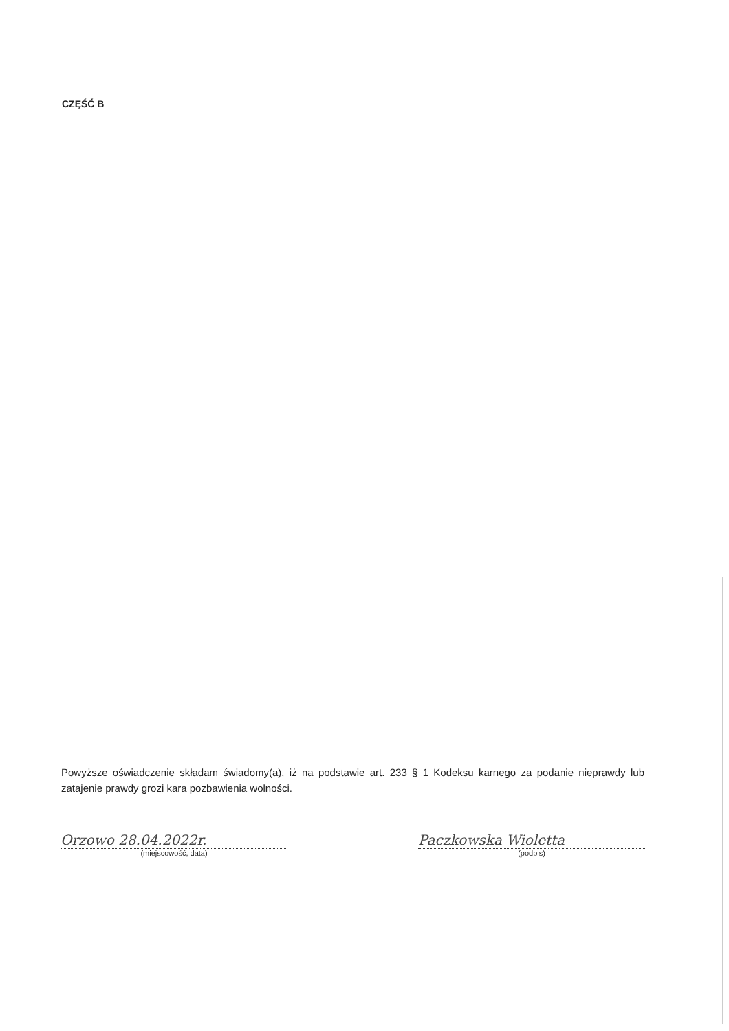CZĘŚĆ B
Powyższe oświadczenie składam świadomy(a), iż na podstawie art. 233 § 1 Kodeksu karnego za podanie nieprawdy lub zatajenie prawdy grozi kara pozbawienia wolności.
Orzowo 28.04.2022r.
(miejscowość, data)
Paczkowska Wioletta
(podpis)